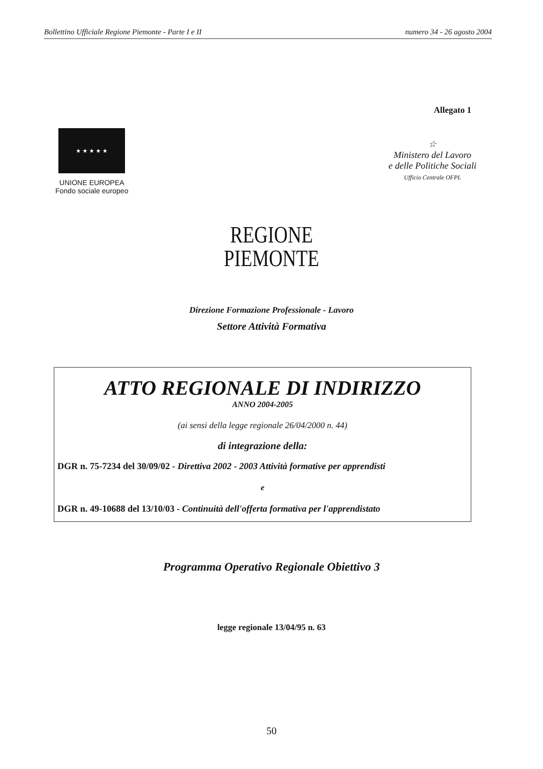Bollettino Ufficiale Regione Piemonte - Parte I e II numero 34 - 26 agosto 2004
Allegato 1
★ ★ ★ ★ ★
UNIONE EUROPEA
Fondo sociale europeo
☆
Ministero del Lavoro
e delle Politiche Sociali
Ufficio Centrale OFPL
REGIONE
PIEMONTE
Direzione Formazione Professionale - Lavoro
Settore Attività Formativa
ATTO REGIONALE DI INDIRIZZO
ANNO 2004-2005
(ai sensi della legge regionale 26/04/2000 n. 44)
di integrazione della:
DGR n. 75-7234 del 30/09/02 - Direttiva 2002 - 2003 Attività formative per apprendisti
e
DGR n. 49-10688 del 13/10/03 - Continuità dell'offerta formativa per l'apprendistato
Programma Operativo Regionale Obiettivo 3
legge regionale 13/04/95 n. 63
50